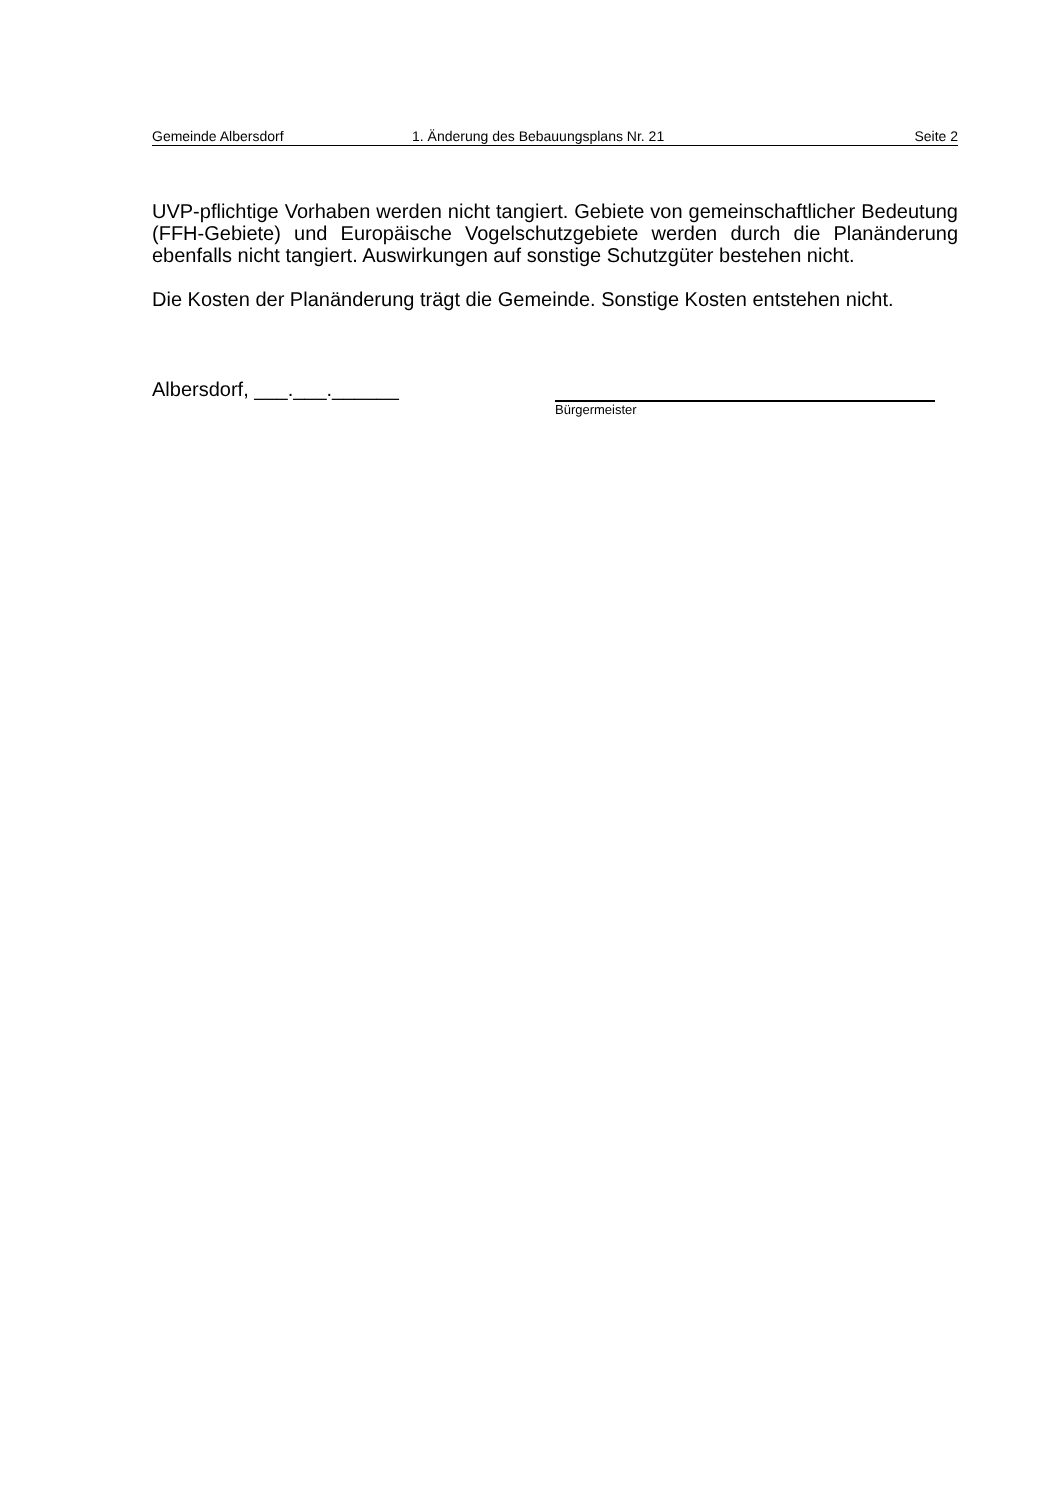Gemeinde Albersdorf 1. Änderung des Bebauungsplans Nr. 21 Seite 2
UVP-pflichtige Vorhaben werden nicht tangiert. Gebiete von gemeinschaftlicher Bedeutung (FFH-Gebiete) und Europäische Vogelschutzgebiete werden durch die Planänderung ebenfalls nicht tangiert. Auswirkungen auf sonstige Schutzgüter bestehen nicht.
Die Kosten der Planänderung trägt die Gemeinde. Sonstige Kosten entstehen nicht.
Albersdorf, ___.___.______
Bürgermeister